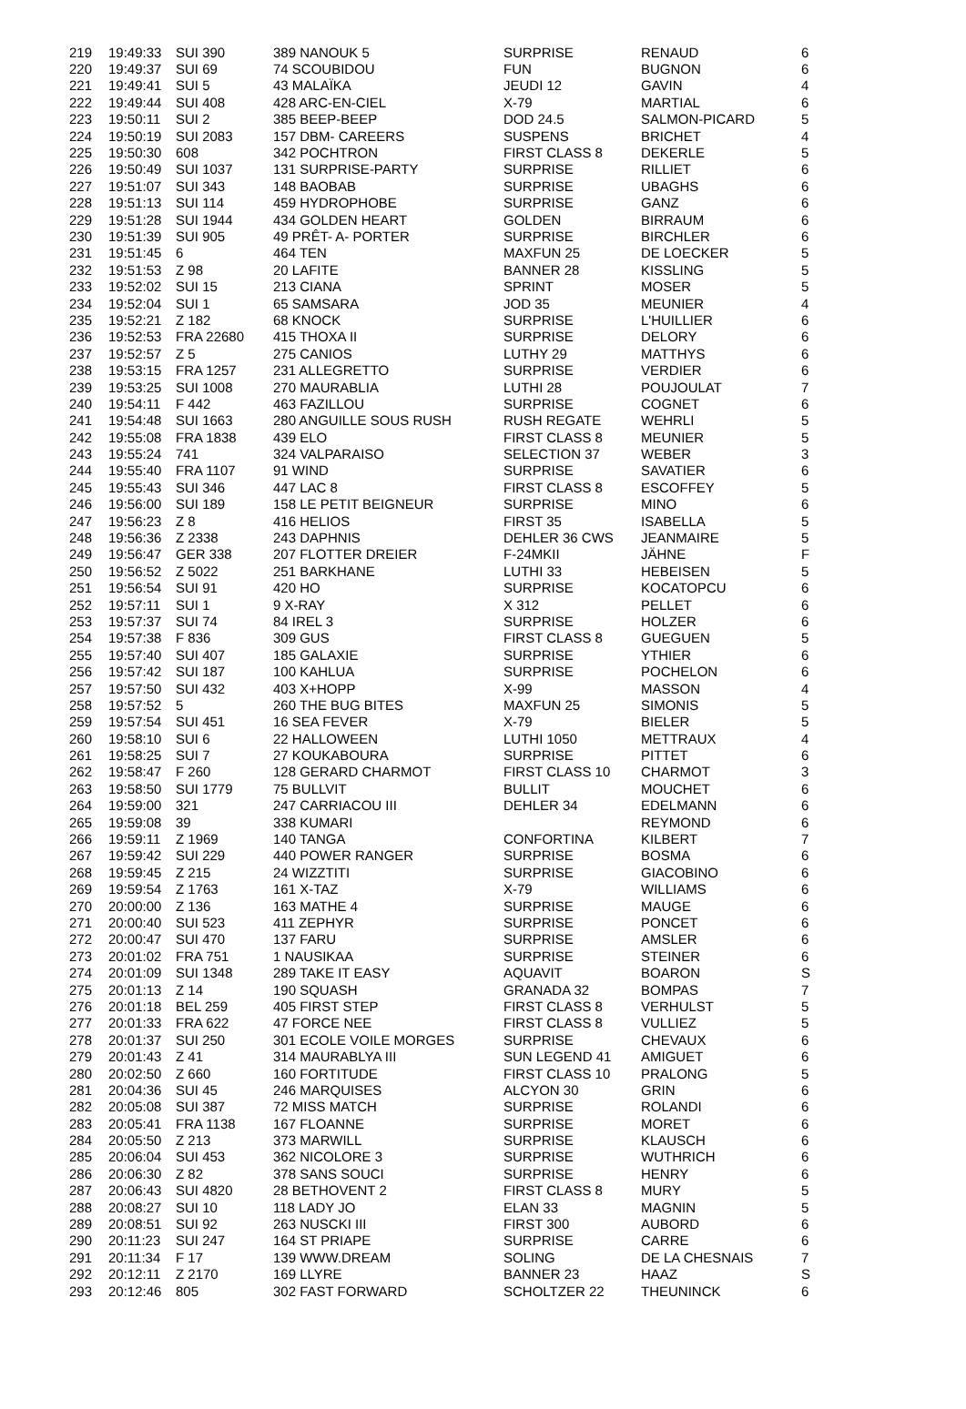| 219 | 19:49:33 | SUI 390 | 389 NANOUK 5 | SURPRISE | RENAUD | 6 |
| 220 | 19:49:37 | SUI 69 | 74 SCOUBIDOU | FUN | BUGNON | 6 |
| 221 | 19:49:41 | SUI 5 | 43 MALAÏKA | JEUDI 12 | GAVIN | 4 |
| 222 | 19:49:44 | SUI 408 | 428 ARC-EN-CIEL | X-79 | MARTIAL | 6 |
| 223 | 19:50:11 | SUI 2 | 385 BEEP-BEEP | DOD 24.5 | SALMON-PICARD | 5 |
| 224 | 19:50:19 | SUI 2083 | 157 DBM- CAREERS | SUSPENS | BRICHET | 4 |
| 225 | 19:50:30 | 608 | 342 POCHTRON | FIRST CLASS 8 | DEKERLE | 5 |
| 226 | 19:50:49 | SUI 1037 | 131 SURPRISE-PARTY | SURPRISE | RILLIET | 6 |
| 227 | 19:51:07 | SUI 343 | 148 BAOBAB | SURPRISE | UBAGHS | 6 |
| 228 | 19:51:13 | SUI 114 | 459 HYDROPHOBE | SURPRISE | GANZ | 6 |
| 229 | 19:51:28 | SUI 1944 | 434 GOLDEN HEART | GOLDEN | BIRRAUM | 6 |
| 230 | 19:51:39 | SUI 905 | 49 PRÊT- A- PORTER | SURPRISE | BIRCHLER | 6 |
| 231 | 19:51:45 | 6 | 464 TEN | MAXFUN 25 | DE LOECKER | 5 |
| 232 | 19:51:53 | Z 98 | 20 LAFITE | BANNER 28 | KISSLING | 5 |
| 233 | 19:52:02 | SUI 15 | 213 CIANA | SPRINT | MOSER | 5 |
| 234 | 19:52:04 | SUI 1 | 65 SAMSARA | JOD 35 | MEUNIER | 4 |
| 235 | 19:52:21 | Z 182 | 68 KNOCK | SURPRISE | L'HUILLIER | 6 |
| 236 | 19:52:53 | FRA 22680 | 415 THOXA II | SURPRISE | DELORY | 6 |
| 237 | 19:52:57 | Z 5 | 275 CANIOS | LUTHY 29 | MATTHYS | 6 |
| 238 | 19:53:15 | FRA 1257 | 231 ALLEGRETTO | SURPRISE | VERDIER | 6 |
| 239 | 19:53:25 | SUI 1008 | 270 MAURABLIA | LUTHI 28 | POUJOULAT | 7 |
| 240 | 19:54:11 | F 442 | 463 FAZILLOU | SURPRISE | COGNET | 6 |
| 241 | 19:54:48 | SUI 1663 | 280 ANGUILLE SOUS RUSH | RUSH REGATE | WEHRLI | 5 |
| 242 | 19:55:08 | FRA 1838 | 439 ELO | FIRST CLASS 8 | MEUNIER | 5 |
| 243 | 19:55:24 | 741 | 324 VALPARAISO | SELECTION 37 | WEBER | 3 |
| 244 | 19:55:40 | FRA 1107 | 91 WIND | SURPRISE | SAVATIER | 6 |
| 245 | 19:55:43 | SUI 346 | 447 LAC 8 | FIRST CLASS 8 | ESCOFFEY | 5 |
| 246 | 19:56:00 | SUI 189 | 158 LE PETIT BEIGNEUR | SURPRISE | MINO | 6 |
| 247 | 19:56:23 | Z 8 | 416 HELIOS | FIRST 35 | ISABELLA | 5 |
| 248 | 19:56:36 | Z 2338 | 243 DAPHNIS | DEHLER 36 CWS | JEANMAIRE | 5 |
| 249 | 19:56:47 | GER 338 | 207 FLOTTER DREIER | F-24MKII | JÄHNE | F |
| 250 | 19:56:52 | Z 5022 | 251 BARKHANE | LUTHI 33 | HEBEISEN | 5 |
| 251 | 19:56:54 | SUI 91 | 420 HO | SURPRISE | KOCATOPCU | 6 |
| 252 | 19:57:11 | SUI 1 | 9 X-RAY | X 312 | PELLET | 6 |
| 253 | 19:57:37 | SUI 74 | 84 IREL 3 | SURPRISE | HOLZER | 6 |
| 254 | 19:57:38 | F 836 | 309 GUS | FIRST CLASS 8 | GUEGUEN | 5 |
| 255 | 19:57:40 | SUI 407 | 185 GALAXIE | SURPRISE | YTHIER | 6 |
| 256 | 19:57:42 | SUI 187 | 100 KAHLUA | SURPRISE | POCHELON | 6 |
| 257 | 19:57:50 | SUI 432 | 403 X+HOPP | X-99 | MASSON | 4 |
| 258 | 19:57:52 | 5 | 260 THE BUG BITES | MAXFUN 25 | SIMONIS | 5 |
| 259 | 19:57:54 | SUI 451 | 16 SEA FEVER | X-79 | BIELER | 5 |
| 260 | 19:58:10 | SUI 6 | 22 HALLOWEEN | LUTHI 1050 | METTRAUX | 4 |
| 261 | 19:58:25 | SUI 7 | 27 KOUKABOURA | SURPRISE | PITTET | 6 |
| 262 | 19:58:47 | F 260 | 128 GERARD CHARMOT | FIRST CLASS 10 | CHARMOT | 3 |
| 263 | 19:58:50 | SUI 1779 | 75 BULLVIT | BULLIT | MOUCHET | 6 |
| 264 | 19:59:00 | 321 | 247 CARRIACOU III | DEHLER 34 | EDELMANN | 6 |
| 265 | 19:59:08 | 39 | 338 KUMARI | | REYMOND | 6 |
| 266 | 19:59:11 | Z 1969 | 140 TANGA | CONFORTINA | KILBERT | 7 |
| 267 | 19:59:42 | SUI 229 | 440 POWER RANGER | SURPRISE | BOSMA | 6 |
| 268 | 19:59:45 | Z 215 | 24 WIZZTITI | SURPRISE | GIACOBINO | 6 |
| 269 | 19:59:54 | Z 1763 | 161 X-TAZ | X-79 | WILLIAMS | 6 |
| 270 | 20:00:00 | Z 136 | 163 MATHE 4 | SURPRISE | MAUGE | 6 |
| 271 | 20:00:40 | SUI 523 | 411 ZEPHYR | SURPRISE | PONCET | 6 |
| 272 | 20:00:47 | SUI 470 | 137 FARU | SURPRISE | AMSLER | 6 |
| 273 | 20:01:02 | FRA 751 | 1 NAUSIKAA | SURPRISE | STEINER | 6 |
| 274 | 20:01:09 | SUI 1348 | 289 TAKE IT EASY | AQUAVIT | BOARON | S |
| 275 | 20:01:13 | Z 14 | 190 SQUASH | GRANADA 32 | BOMPAS | 7 |
| 276 | 20:01:18 | BEL 259 | 405 FIRST STEP | FIRST CLASS 8 | VERHULST | 5 |
| 277 | 20:01:33 | FRA 622 | 47 FORCE NEE | FIRST CLASS 8 | VULLIEZ | 5 |
| 278 | 20:01:37 | SUI 250 | 301 ECOLE VOILE MORGES | SURPRISE | CHEVAUX | 6 |
| 279 | 20:01:43 | Z 41 | 314 MAURABLYA III | SUN LEGEND 41 | AMIGUET | 6 |
| 280 | 20:02:50 | Z 660 | 160 FORTITUDE | FIRST CLASS 10 | PRALONG | 5 |
| 281 | 20:04:36 | SUI 45 | 246 MARQUISES | ALCYON 30 | GRIN | 6 |
| 282 | 20:05:08 | SUI 387 | 72 MISS MATCH | SURPRISE | ROLANDI | 6 |
| 283 | 20:05:41 | FRA 1138 | 167 FLOANNE | SURPRISE | MORET | 6 |
| 284 | 20:05:50 | Z 213 | 373 MARWILL | SURPRISE | KLAUSCH | 6 |
| 285 | 20:06:04 | SUI 453 | 362 NICOLORE 3 | SURPRISE | WUTHRICH | 6 |
| 286 | 20:06:30 | Z 82 | 378 SANS SOUCI | SURPRISE | HENRY | 6 |
| 287 | 20:06:43 | SUI 4820 | 28 BETHOVENT 2 | FIRST CLASS 8 | MURY | 5 |
| 288 | 20:08:27 | SUI 10 | 118 LADY JO | ELAN 33 | MAGNIN | 5 |
| 289 | 20:08:51 | SUI 92 | 263 NUSCKI III | FIRST 300 | AUBORD | 6 |
| 290 | 20:11:23 | SUI 247 | 164 ST PRIAPE | SURPRISE | CARRE | 6 |
| 291 | 20:11:34 | F 17 | 139 WWW.DREAM | SOLING | DE LA CHESNAIS | 7 |
| 292 | 20:12:11 | Z 2170 | 169 LLYRE | BANNER 23 | HAAZ | S |
| 293 | 20:12:46 | 805 | 302 FAST FORWARD | SCHOLTZER 22 | THEUNINCK | 6 |